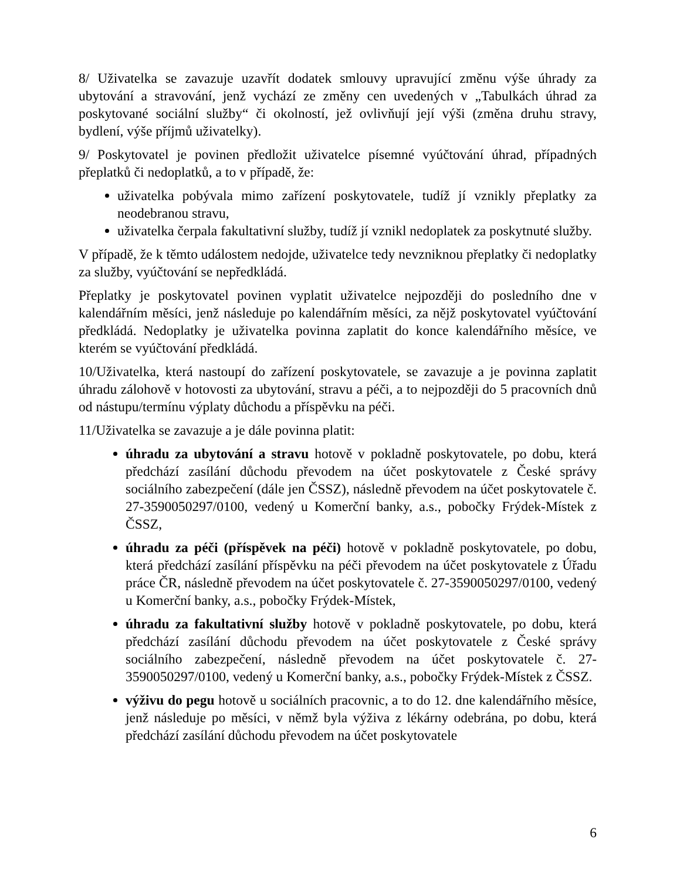8/ Uživatelka se zavazuje uzavřít dodatek smlouvy upravující změnu výše úhrady za ubytování a stravování, jenž vychází ze změny cen uvedených v „Tabulkách úhrad za poskytované sociální služby“ či okolností, jež ovlivňují její výši (změna druhu stravy, bydlení, výše příjmů uživatelky).
9/ Poskytovatel je povinen předložit uživatelce písemné vyúčtování úhrad, případných přeplatků či nedoplatků, a to v případě, že:
uživatelka pobývala mimo zařízení poskytovatele, tudíž jí vznikly přeplatky za neodebranou stravu,
uživatelka čerpala fakultativní služby, tudíž jí vznikl nedoplatek za poskytnuté služby.
V případě, že k těmto událostem nedojde, uživatelce tedy nevzniknou přeplatky či nedoplatky za služby, vyúčtování se nepředkládá.
Přeplatky je poskytovatel povinen vyplatit uživatelce nejpozději do posledního dne v kalendářním měsíci, jenž následuje po kalendářním měsíci, za nějž poskytovatel vyúčtování předkládá. Nedoplatky je uživatelka povinna zaplatit do konce kalendářního měsíce, ve kterém se vyúčtování předkládá.
10/Uživatelka, která nastoupí do zařízení poskytovatele, se zavazuje a je povinna zaplatit úhradu zálohově v hotovosti za ubytování, stravu a péči, a to nejpozději do 5 pracovních dnů od nástupu/termínu výplaty důchodu a příspěvku na péči.
11/Uživatelka se zavazuje a je dále povinna platit:
úhradu za ubytování a stravu hotově v pokladně poskytovatele, po dobu, která předchází zasílání důchodu převodem na účet poskytovatele z České správy sociálního zabezpečení (dále jen ČSSZ), následně převodem na účet poskytovatele č. 27-3590050297/0100, vedený u Komerční banky, a.s., pobočky Frýdek-Místek z ČSSZ,
úhradu za péči (příspěvek na péči) hotově v pokladně poskytovatele, po dobu, která předchází zasílání příspěvku na péči převodem na účet poskytovatele z Úřadu práce ČR, následně převodem na účet poskytovatele č. 27-3590050297/0100, vedený u Komerční banky, a.s., pobočky Frýdek-Místek,
úhradu za fakultativní služby hotově v pokladně poskytovatele, po dobu, která předchází zasílání důchodu převodem na účet poskytovatele z České správy sociálního zabezpečení, následně převodem na účet poskytovatele č. 27-3590050297/0100, vedený u Komerční banky, a.s., pobočky Frýdek-Místek z ČSSZ.
výživu do pegu hotově u sociálních pracovnic, a to do 12. dne kalendářního měsíce, jenž následuje po měsíci, v němž byla výživa z lékárny odebrána, po dobu, která předchází zasílání důchodu převodem na účet poskytovatele
6